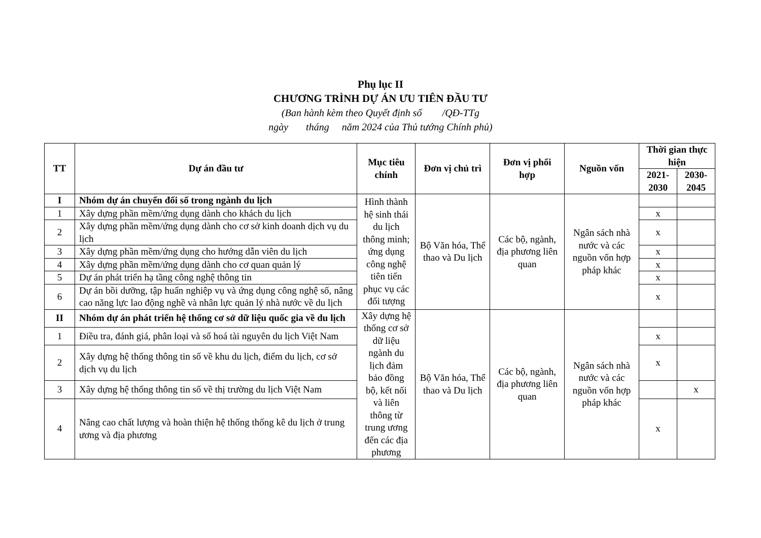Phụ lục II
CHƯƠNG TRÌNH DỰ ÁN ƯU TIÊN ĐẦU TƯ
(Ban hành kèm theo Quyết định số /QĐ-TTg
ngày tháng năm 2024 của Thủ tướng Chính phủ)
| TT | Dự án đầu tư | Mục tiêu chính | Đơn vị chủ trì | Đơn vị phối hợp | Nguồn vốn | Thời gian thực hiện | |
| --- | --- | --- | --- | --- | --- | --- | --- |
| | | | | | | 2021-2030 | 2030-2045 |
| I | Nhóm dự án chuyển đổi số trong ngành du lịch | Hình thành hệ sinh thái du lịch thông minh; ứng dụng công nghệ tiên tiến phục vụ các đối tượng | Bộ Văn hóa, Thể thao và Du lịch | Các bộ, ngành, địa phương liên quan | Ngân sách nhà nước và các nguồn vốn hợp pháp khác | | |
| 1 | Xây dựng phần mềm/ứng dụng dành cho khách du lịch | | | | | x | |
| 2 | Xây dựng phần mềm/ứng dụng dành cho cơ sở kinh doanh dịch vụ du lịch | | | | | x | |
| 3 | Xây dựng phần mềm/ứng dụng cho hướng dẫn viên du lịch | | | | | x | |
| 4 | Xây dựng phần mềm/ứng dụng dành cho cơ quan quản lý | | | | | x | |
| 5 | Dự án phát triển hạ tầng công nghệ thông tin | | | | | x | |
| 6 | Dự án bồi dưỡng, tập huấn nghiệp vụ và ứng dụng công nghệ số, nâng cao năng lực lao động nghề và nhân lực quản lý nhà nước về du lịch | | | | | x | |
| II | Nhóm dự án phát triển hệ thống cơ sở dữ liệu quốc gia về du lịch | Xây dựng hệ thống cơ sở dữ liệu ngành du lịch đảm bảo đồng bộ, kết nối và liên thông từ trung ương đến các địa phương | Bộ Văn hóa, Thể thao và Du lịch | Các bộ, ngành, địa phương liên quan | Ngân sách nhà nước và các nguồn vốn hợp pháp khác | | |
| 1 | Điều tra, đánh giá, phân loại và số hoá tài nguyên du lịch Việt Nam | | | | | x | |
| 2 | Xây dựng hệ thống thông tin số về khu du lịch, điểm du lịch, cơ sở dịch vụ du lịch | | | | | x | |
| 3 | Xây dựng hệ thống thông tin số về thị trường du lịch Việt Nam | | | | | | x |
| 4 | Nâng cao chất lượng và hoàn thiện hệ thống thống kê du lịch ở trung ương và địa phương | | | | | x | |